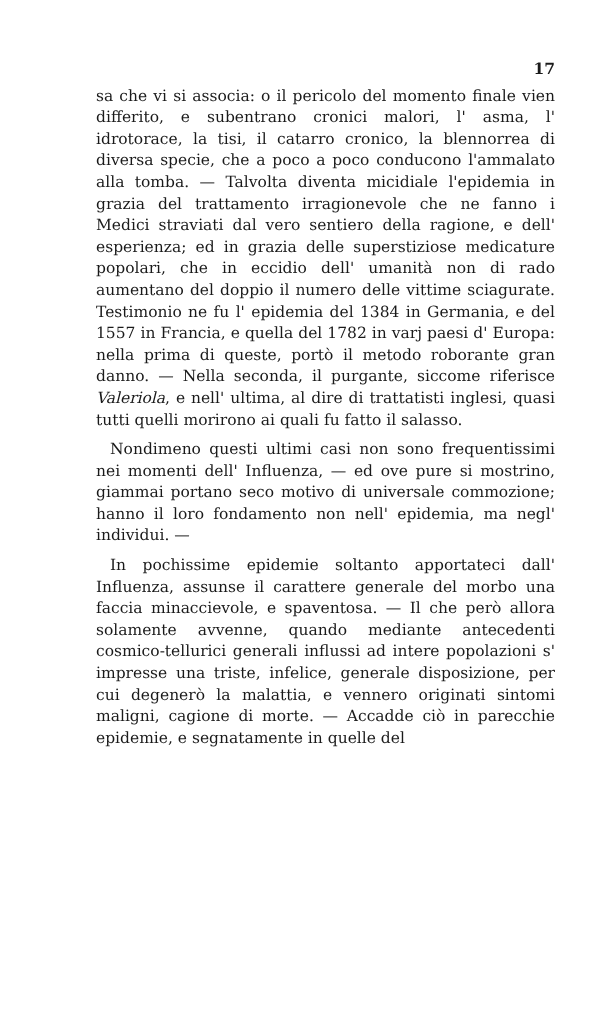17
sa che vi si associa: o il pericolo del momento finale vien differito, e subentrano cronici malori, l' asma, l' idrotorace, la tisi, il catarro cronico, la blennorrea di diversa specie, che a poco a poco conducono l'ammalato alla tomba. — Talvolta diventa micidiale l'epidemia in grazia del trattamento irragionevole che ne fanno i Medici straviati dal vero sentiero della ragione, e dell' esperienza; ed in grazia delle superstiziose medicature popolari, che in eccidio dell' umanità non di rado aumentano del doppio il numero delle vittime sciagurate. Testimonio ne fu l' epidemia del 1384 in Germania, e del 1557 in Francia, e quella del 1782 in varj paesi d' Europa: nella prima di queste, portò il metodo roborante gran danno. — Nella seconda, il purgante, siccome riferisce Valeriola, e nell' ultima, al dire di trattatisti inglesi, quasi tutti quelli morirono ai quali fu fatto il salasso.
Nondimeno questi ultimi casi non sono frequentissimi nei momenti dell' Influenza, — ed ove pure si mostrino, giammai portano seco motivo di universale commozione; hanno il loro fondamento non nell' epidemia, ma negl' individui. —
In pochissime epidemie soltanto apportateci dall' Influenza, assunse il carattere generale del morbo una faccia minaccievole, e spaventosa. — Il che però allora solamente avvenne, quando mediante antecedenti cosmico-tellurici generali influssi ad intere popolazioni s' impresse una triste, infelice, generale disposizione, per cui degenerò la malattia, e vennero originati sintomi maligni, cagione di morte. — Accadde ciò in parecchie epidemie, e segnatamente in quelle del